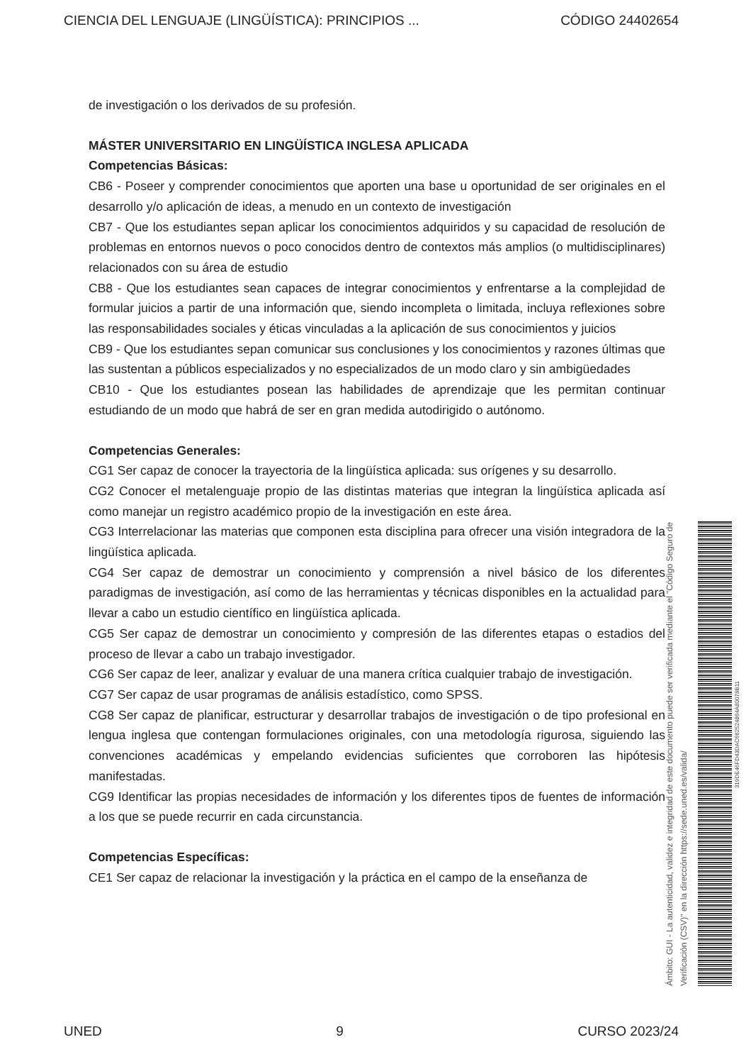CIENCIA DEL LENGUAJE (LINGÜÍSTICA): PRINCIPIOS ... CÓDIGO 24402654
de investigación o los derivados de su profesión.
MÁSTER UNIVERSITARIO EN LINGÜÍSTICA INGLESA APLICADA
Competencias Básicas:
CB6 - Poseer y comprender conocimientos que aporten una base u oportunidad de ser originales en el desarrollo y/o aplicación de ideas, a menudo en un contexto de investigación
CB7 - Que los estudiantes sepan aplicar los conocimientos adquiridos y su capacidad de resolución de problemas en entornos nuevos o poco conocidos dentro de contextos más amplios (o multidisciplinares) relacionados con su área de estudio
CB8 - Que los estudiantes sean capaces de integrar conocimientos y enfrentarse a la complejidad de formular juicios a partir de una información que, siendo incompleta o limitada, incluya reflexiones sobre las responsabilidades sociales y éticas vinculadas a la aplicación de sus conocimientos y juicios
CB9 - Que los estudiantes sepan comunicar sus conclusiones y los conocimientos y razones últimas que las sustentan a públicos especializados y no especializados de un modo claro y sin ambigüedades
CB10 - Que los estudiantes posean las habilidades de aprendizaje que les permitan continuar estudiando de un modo que habrá de ser en gran medida autodirigido o autónomo.
Competencias Generales:
CG1 Ser capaz de conocer la trayectoria de la lingüística aplicada: sus orígenes y su desarrollo.
CG2 Conocer el metalenguaje propio de las distintas materias que integran la lingüística aplicada así como manejar un registro académico propio de la investigación en este área.
CG3 Interrelacionar las materias que componen esta disciplina para ofrecer una visión integradora de la lingüística aplicada.
CG4 Ser capaz de demostrar un conocimiento y comprensión a nivel básico de los diferentes paradigmas de investigación, así como de las herramientas y técnicas disponibles en la actualidad para llevar a cabo un estudio científico en lingüística aplicada.
CG5 Ser capaz de demostrar un conocimiento y compresión de las diferentes etapas o estadios del proceso de llevar a cabo un trabajo investigador.
CG6 Ser capaz de leer, analizar y evaluar de una manera crítica cualquier trabajo de investigación.
CG7 Ser capaz de usar programas de análisis estadístico, como SPSS.
CG8 Ser capaz de planificar, estructurar y desarrollar trabajos de investigación o de tipo profesional en lengua inglesa que contengan formulaciones originales, con una metodología rigurosa, siguiendo las convenciones académicas y empelando evidencias suficientes que corroboren las hipótesis manifestadas.
CG9 Identificar las propias necesidades de información y los diferentes tipos de fuentes de información a los que se puede recurrir en cada circunstancia.
Competencias Específicas:
CE1 Ser capaz de relacionar la investigación y la práctica en el campo de la enseñanza de
Ámbito: GUI - La autenticidad, validez e integridad de este documento puede ser verificada mediante el "Código Seguro de Verificación (CSV)" en la dirección https://sede.uned.es/valida/
319DE46FD43DAC662524864A80078B11
UNED 9 CURSO 2023/24